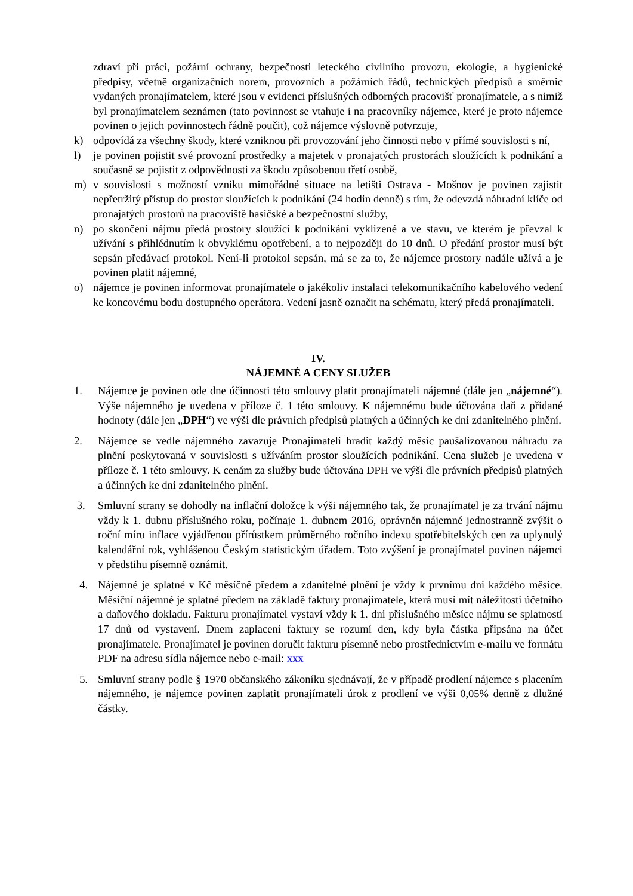zdraví při práci, požární ochrany, bezpečnosti leteckého civilního provozu, ekologie, a hygienické předpisy, včetně organizačních norem, provozních a požárních řádů, technických předpisů a směrnic vydaných pronajímatelem, které jsou v evidenci příslušných odborných pracovišť pronajímatele, a s nimiž byl pronajímatelem seznámen (tato povinnost se vtahuje i na pracovníky nájemce, které je proto nájemce povinen o jejich povinnostech řádně poučit), což nájemce výslovně potvrzuje,
k) odpovídá za všechny škody, které vzniknou při provozování jeho činnosti nebo v přímé souvislosti s ní,
l) je povinen pojistit své provozní prostředky a majetek v pronajatých prostorách sloužících k podnikání a současně se pojistit z odpovědnosti za škodu způsobenou třetí osobě,
m) v souvislosti s možností vzniku mimořádné situace na letišti Ostrava - Mošnov je povinen zajistit nepřetržitý přístup do prostor sloužících k podnikání (24 hodin denně) s tím, že odevzdá náhradní klíče od pronajatých prostorů na pracoviště hasičské a bezpečnostní služby,
n) po skončení nájmu předá prostory sloužící k podnikání vyklizené a ve stavu, ve kterém je převzal k užívání s přihlédnutím k obvyklému opotřebení, a to nejpozději do 10 dnů. O předání prostor musí být sepsán předávací protokol. Není-li protokol sepsán, má se za to, že nájemce prostory nadále užívá a je povinen platit nájemné,
o) nájemce je povinen informovat pronajímatele o jakékoliv instalaci telekomunikačního kabelového vedení ke koncovému bodu dostupného operátora. Vedení jasně označit na schématu, který předá pronajímateli.
IV.
NÁJEMNÉ A CENY SLUŽEB
1. Nájemce je povinen ode dne účinnosti této smlouvy platit pronajímateli nájemné (dále jen „nájemné“). Výše nájemného je uvedena v příloze č. 1 této smlouvy. K nájemnému bude účtována daň z přidané hodnoty (dále jen „DPH“) ve výši dle právních předpisů platných a účinných ke dni zdanitelného plnění.
2. Nájemce se vedle nájemného zavazuje Pronajímateli hradit každý měsíc paušalizovanou náhradu za plnění poskytovaná v souvislosti s užíváním prostor sloužících podnikání. Cena služeb je uvedena v příloze č. 1 této smlouvy. K cenám za služby bude účtována DPH ve výši dle právních předpisů platných a účinných ke dni zdanitelného plnění.
3. Smluvní strany se dohodly na inflační doložce k výši nájemného tak, že pronajímatel je za trvání nájmu vždy k 1. dubnu příslušného roku, počínaje 1. dubnem 2016, oprávněn nájemné jednostranně zvýšit o roční míru inflace vyjádřenou přírůstkem průměrného ročního indexu spotřebitelských cen za uplynulý kalendářní rok, vyhlášenou Českým statistickým úřadem. Toto zvýšení je pronajímatel povinen nájemci v předstihu písemně oznámit.
4. Nájemné je splatné v Kč měsíčně předem a zdanitelné plnění je vždy k prvnímu dni každého měsíce. Měsíční nájemné je splatné předem na základě faktury pronajímatele, která musí mít náležitosti účetního a daňového dokladu. Fakturu pronajímatel vystaví vždy k 1. dni příslušného měsíce nájmu se splatností 17 dnů od vystavení. Dnem zaplacení faktury se rozumí den, kdy byla částka připsána na účet pronajímatele. Pronajímatel je povinen doručit fakturu písemně nebo prostřednictvím e-mailu ve formátu PDF na adresu sídla nájemce nebo e-mail: xxx
5. Smluvní strany podle § 1970 občanského zákoníku sjednávají, že v případě prodlení nájemce s placením nájemného, je nájemce povinen zaplatit pronajímateli úrok z prodlení ve výši 0,05% denně z dlužné částky.